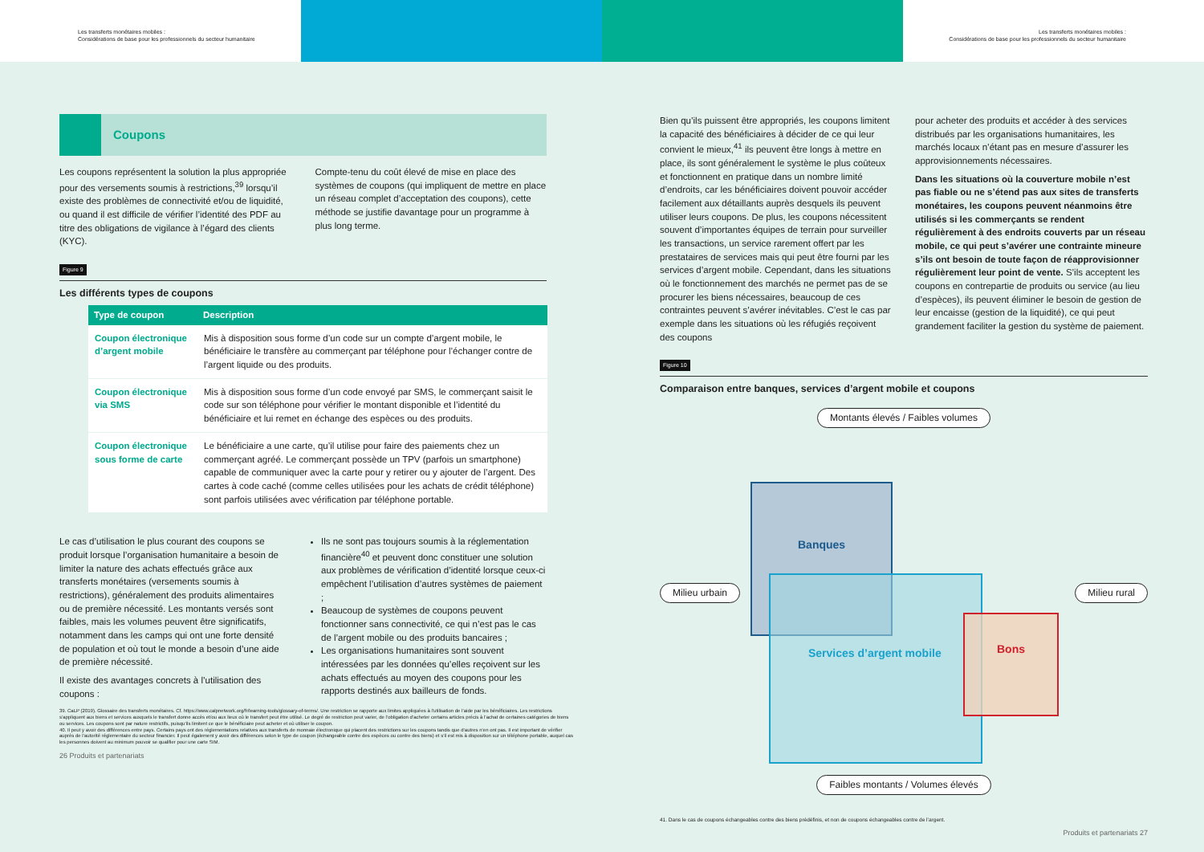Les transferts monétaires mobiles :
Considérations de base pour les professionnels du secteur humanitaire
Les transferts monétaires mobiles :
Considérations de base pour les professionnels du secteur humanitaire
Coupons
Les coupons représentent la solution la plus appropriée pour des versements soumis à restrictions,<sup>39</sup> lorsqu’il existe des problèmes de connectivité et/ou de liquidité, ou quand il est difficile de vérifier l’identité des PDF au titre des obligations de vigilance à l’égard des clients (KYC).
Compte-tenu du coût élevé de mise en place des systèmes de coupons (qui impliquent de mettre en place un réseau complet d’acceptation des coupons), cette méthode se justifie davantage pour un programme à plus long terme.
Figure 9
Les différents types de coupons
| Type de coupon | Description |
| --- | --- |
| Coupon électronique d’argent mobile | Mis à disposition sous forme d’un code sur un compte d’argent mobile, le bénéficiaire le transfère au commerçant par téléphone pour l’échanger contre de l’argent liquide ou des produits. |
| Coupon électronique via SMS | Mis à disposition sous forme d’un code envoyé par SMS, le commerçant saisit le code sur son téléphone pour vérifier le montant disponible et l’identité du bénéficiaire et lui remet en échange des espèces ou des produits. |
| Coupon électronique sous forme de carte | Le bénéficiaire a une carte, qu’il utilise pour faire des paiements chez un commerçant agréé. Le commerçant possède un TPV (parfois un smartphone) capable de communiquer avec la carte pour y retirer ou y ajouter de l’argent. Des cartes à code caché (comme celles utilisées pour les achats de crédit téléphone) sont parfois utilisées avec vérification par téléphone portable. |
Le cas d’utilisation le plus courant des coupons se produit lorsque l’organisation humanitaire a besoin de limiter la nature des achats effectués grâce aux transferts monétaires (versements soumis à restrictions), généralement des produits alimentaires ou de première nécessité. Les montants versés sont faibles, mais les volumes peuvent être significatifs, notamment dans les camps qui ont une forte densité de population et où tout le monde a besoin d’une aide de première nécessité.
Il existe des avantages concrets à l’utilisation des coupons :
Ils ne sont pas toujours soumis à la réglementation financière<sup>40</sup> et peuvent donc constituer une solution aux problèmes de vérification d’identité lorsque ceux-ci empêchent l’utilisation d’autres systèmes de paiement ;
Beaucoup de systèmes de coupons peuvent fonctionner sans connectivité, ce qui n’est pas le cas de l’argent mobile ou des produits bancaires ;
Les organisations humanitaires sont souvent intéressées par les données qu’elles reçoivent sur les achats effectués au moyen des coupons pour les rapports destinés aux bailleurs de fonds.
39. CaLP (2019). Glossaire des transferts monétaires. Cf. https://www.calpnetwork.org/fr/learning-tools/glossary-of-terms/. Une restriction se rapporte aux limites appliquées à l’utilisation de l’aide par les bénéficiaires. Les restrictions s’appliquent aux biens et services auxquels le transfert donne accès et/ou aux lieux où le transfert peut être utilisé. Le degré de restriction peut varier, de l’obligation d’acheter certains articles précis à l’achat de certaines catégories de biens ou services. Les coupons sont par nature restrictifs, puisqu’ils limitent ce que le bénéficiaire peut acheter et où utiliser le coupon.
40. Il peut y avoir des différences entre pays. Certains pays ont des réglementations relatives aux transferts de monnaie électronique qui placent des restrictions sur les coupons tandis que d’autres n’en ont pas. Il est important de vérifier auprès de l’autorité réglementaire du secteur financier. Il peut également y avoir des différences selon le type de coupon (échangeable contre des espèces ou contre des biens) et s’il est mis à disposition sur un téléphone portable, auquel cas les personnes doivent au minimum pouvoir se qualifier pour une carte SIM.
26 Produits et partenariats
Bien qu’ils puissent être appropriés, les coupons limitent la capacité des bénéficiaires à décider de ce qui leur convient le mieux,<sup>41</sup> ils peuvent être longs à mettre en place, ils sont généralement le système le plus coûteux et fonctionnent en pratique dans un nombre limité d’endroits, car les bénéficiaires doivent pouvoir accéder facilement aux détaillants auprès desquels ils peuvent utiliser leurs coupons. De plus, les coupons nécessitent souvent d’importantes équipes de terrain pour surveiller les transactions, un service rarement offert par les prestataires de services mais qui peut être fourni par les services d’argent mobile. Cependant, dans les situations où le fonctionnement des marchés ne permet pas de se procurer les biens nécessaires, beaucoup de ces contraintes peuvent s’avérer inévitables. C’est le cas par exemple dans les situations où les réfugiés reçoivent des coupons
pour acheter des produits et accéder à des services distribués par les organisations humanitaires, les marchés locaux n’étant pas en mesure d’assurer les approvisionnements nécessaires.
Dans les situations où la couverture mobile n’est pas fiable ou ne s’étend pas aux sites de transferts monétaires, les coupons peuvent néanmoins être utilisés si les commerçants se rendent régulièrement à des endroits couverts par un réseau mobile, ce qui peut s’avérer une contrainte mineure s’ils ont besoin de toute façon de réapprovisionner régulièrement leur point de vente. S’ils acceptent les coupons en contrepartie de produits ou service (au lieu d’espèces), ils peuvent éliminer le besoin de gestion de leur encaisse (gestion de la liquidité), ce qui peut grandement faciliter la gestion du système de paiement.
Figure 10
Comparaison entre banques, services d’argent mobile et coupons
Montants élevés / Faibles volumes
Milieu urbain Milieu rural
Banques
Services d’argent mobile Bons
Faibles montants / Volumes élevés
41. Dans le cas de coupons échangeables contre des biens prédéfinis, et non de coupons échangeables contre de l’argent.
Produits et partenariats 27